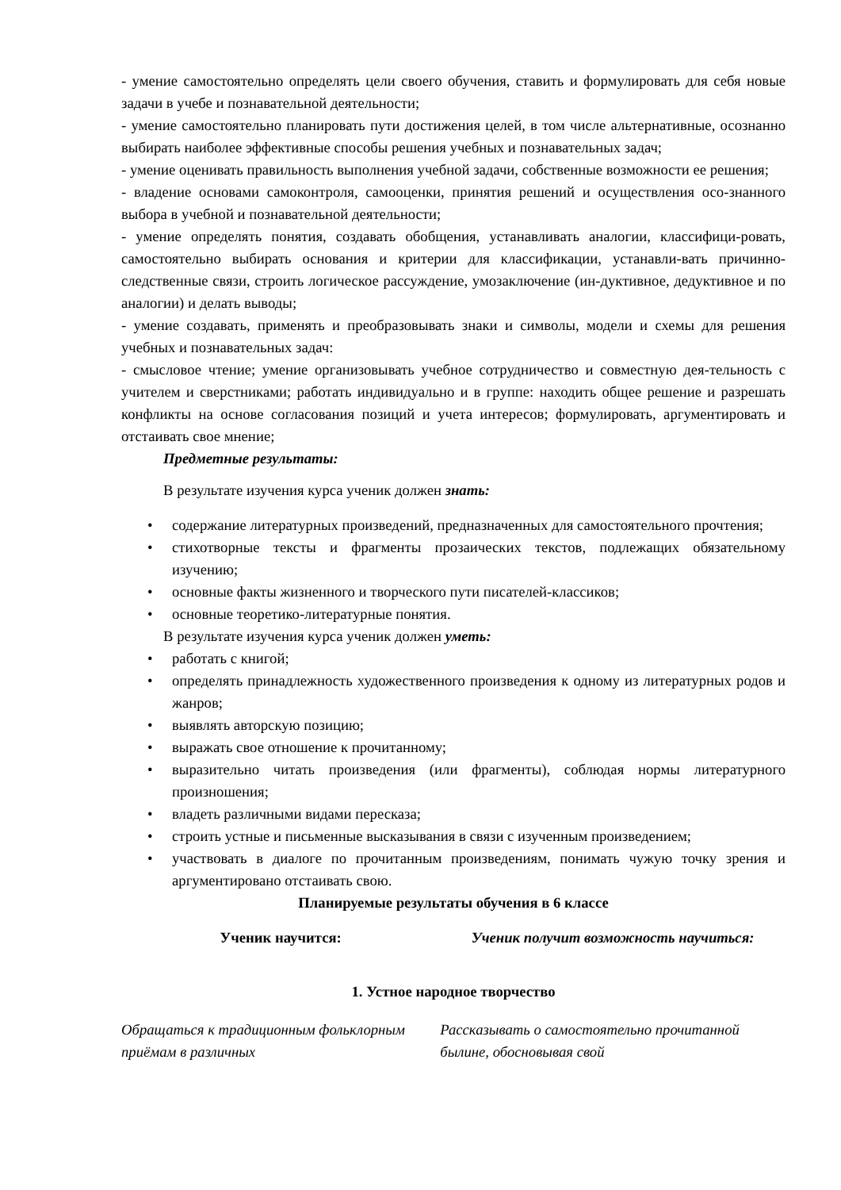- умение самостоятельно определять цели своего обучения, ставить и формулировать для себя новые задачи в учебе и познавательной деятельности;
- умение самостоятельно планировать пути достижения целей, в том числе альтернативные, осознанно выбирать наиболее эффективные способы решения учебных и познавательных задач;
- умение оценивать правильность выполнения учебной задачи, собственные возможности ее решения;
- владение основами самоконтроля, самооценки, принятия решений и осуществления осо-знанного выбора в учебной и познавательной деятельности;
- умение определять понятия, создавать обобщения, устанавливать аналогии, классифици-ровать, самостоятельно выбирать основания и критерии для классификации, устанавли-вать причинно-следственные связи, строить логическое рассуждение, умозаключение (ин-дуктивное, дедуктивное и по аналогии) и делать выводы;
- умение создавать, применять и преобразовывать знаки и символы, модели и схемы для решения учебных и познавательных задач:
- смысловое чтение; умение организовывать учебное сотрудничество и совместную дея-тельность с учителем и сверстниками; работать индивидуально и в группе: находить общее решение и разрешать конфликты на основе согласования позиций и учета интересов; формулировать, аргументировать и отстаивать свое мнение;
Предметные результаты:
В результате изучения курса ученик должен знать:
• содержание литературных произведений, предназначенных для самостоятельного прочтения;
• стихотворные тексты и фрагменты прозаических текстов, подлежащих обязательному изучению;
• основные факты жизненного и творческого пути писателей-классиков;
• основные теоретико-литературные понятия.
В результате изучения курса ученик должен уметь:
• работать с книгой;
• определять принадлежность художественного произведения к одному из литературных родов и жанров;
• выявлять авторскую позицию;
• выражать свое отношение к прочитанному;
• выразительно читать произведения (или фрагменты), соблюдая нормы литературного произношения;
• владеть различными видами пересказа;
• строить устные и письменные высказывания в связи с изученным произведением;
• участвовать в диалоге по прочитанным произведениям, понимать чужую точку зрения и аргументировано отстаивать свою.
Планируемые результаты обучения в 6 классе
| Ученик научится: | Ученик получит возможность научиться: |
| --- | --- |
| 1. Устное народное творчество | |
| Обращаться к традиционным фольклорным приёмам в различных | Рассказывать о самостоятельно прочитанной былине, обосновывая свой |